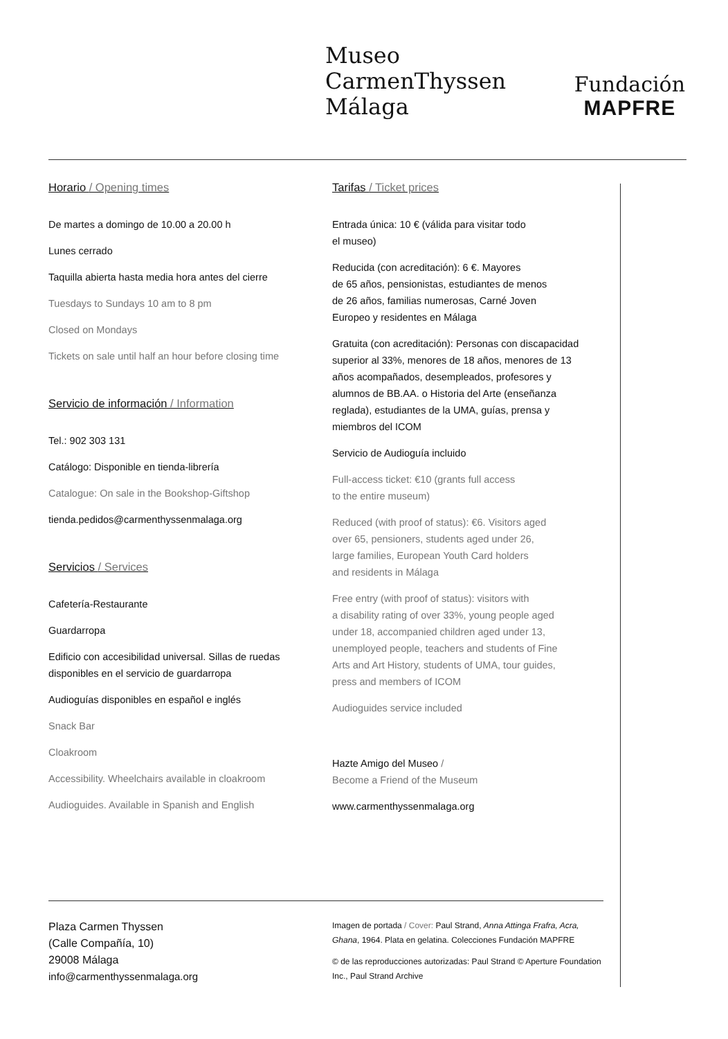Museo
CarmenThyssen
Málaga
Fundación
MAPFRE
Horario / Opening times
De martes a domingo de 10.00 a 20.00 h
Lunes cerrado
Taquilla abierta hasta media hora antes del cierre
Tuesdays to Sundays 10 am to 8 pm
Closed on Mondays
Tickets on sale until half an hour before closing time
Servicio de información / Information
Tel.: 902 303 131
Catálogo: Disponible en tienda-librería
Catalogue: On sale in the Bookshop-Giftshop
tienda.pedidos@carmenthyssenmalaga.org
Servicios / Services
Cafetería-Restaurante
Guardarropa
Edificio con accesibilidad universal. Sillas de ruedas disponibles en el servicio de guardarropa
Audioguías disponibles en español e inglés
Snack Bar
Cloakroom
Accessibility. Wheelchairs available in cloakroom
Audioguides. Available in Spanish and English
Tarifas / Ticket prices
Entrada única: 10 € (válida para visitar todo
el museo)
Reducida (con acreditación): 6 €. Mayores
de 65 años, pensionistas, estudiantes de menos
de 26 años, familias numerosas, Carné Joven
Europeo y residentes en Málaga
Gratuita (con acreditación): Personas con discapacidad superior al 33%, menores de 18 años, menores de 13 años acompañados, desempleados, profesores y alumnos de BB.AA. o Historia del Arte (enseñanza reglada), estudiantes de la UMA, guías, prensa y miembros del ICOM
Servicio de Audioguía incluido
Full-access ticket: €10 (grants full access
to the entire museum)
Reduced (with proof of status): €6. Visitors aged
over 65, pensioners, students aged under 26,
large families, European Youth Card holders
and residents in Málaga
Free entry (with proof of status): visitors with
a disability rating of over 33%, young people aged
under 18, accompanied children aged under 13,
unemployed people, teachers and students of Fine
Arts and Art History, students of UMA, tour guides,
press and members of ICOM
Audioguides service included
Hazte Amigo del Museo /
Become a Friend of the Museum
www.carmenthyssenmalaga.org
Plaza Carmen Thyssen
(Calle Compañía, 10)
29008 Málaga
info@carmenthyssenmalaga.org
Imagen de portada / Cover: Paul Strand, Anna Attinga Frafra, Acra, Ghana, 1964. Plata en gelatina. Colecciones Fundación MAPFRE
© de las reproducciones autorizadas: Paul Strand © Aperture Foundation Inc., Paul Strand Archive